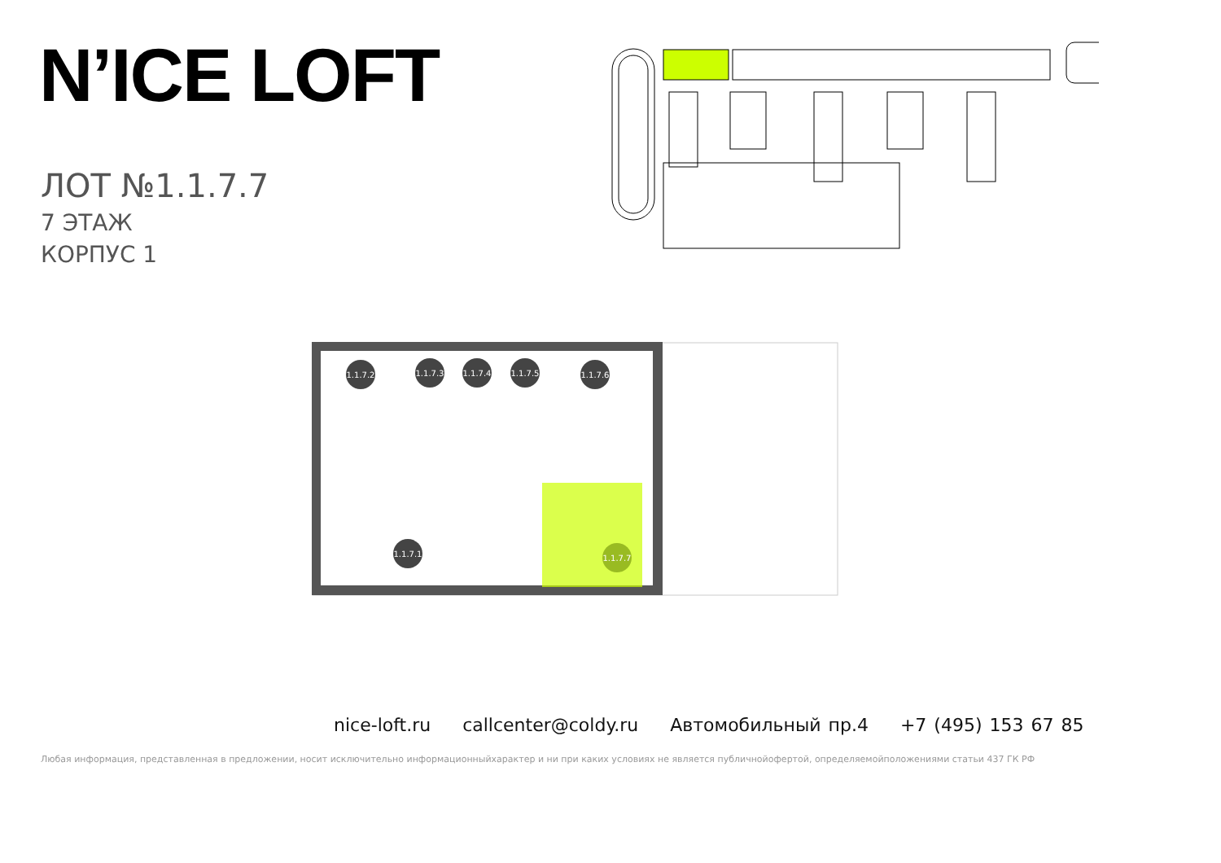N’ICE LOFT
ЛОТ №1.1.7.7
7 ЭТАЖ
КОРПУС 1
1.1.7.2
1.1.7.3
1.1.7.4
1.1.7.5
1.1.7.6
1.1.7.1
1.1.7.7
nice-loft.ru callcenter@coldy.ru Автомобильный пр.4 +7 (495) 153 67 85
Любая информация, представленная в предложении, носит исключительно информационныйхарактер и ни при каких условиях не является публичнойофертой, определяемойположениями статьи 437 ГК РФ